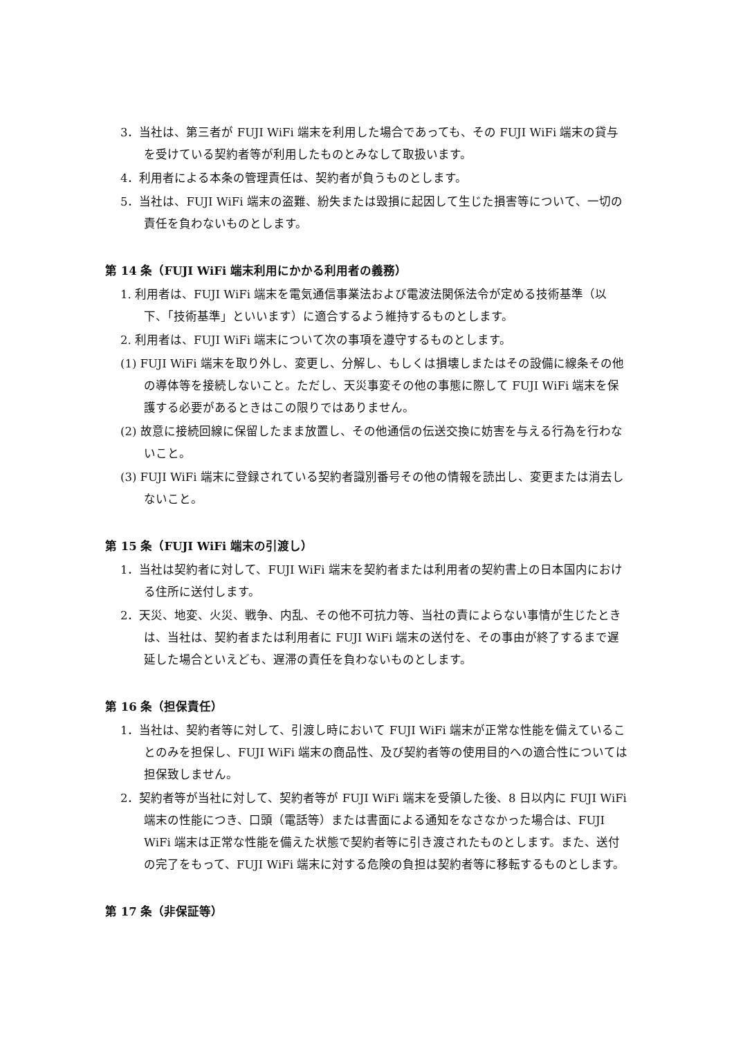3．当社は、第三者が FUJI WiFi 端末を利用した場合であっても、その FUJI WiFi 端末の貸与を受けている契約者等が利用したものとみなして取扱います。
4．利用者による本条の管理責任は、契約者が負うものとします。
5．当社は、FUJI WiFi 端末の盗難、紛失または毀損に起因して生じた損害等について、一切の責任を負わないものとします。
第 14 条（FUJI WiFi 端末利用にかかる利用者の義務）
1. 利用者は、FUJI WiFi 端末を電気通信事業法および電波法関係法令が定める技術基準（以下、「技術基準」といいます）に適合するよう維持するものとします。
2. 利用者は、FUJI WiFi 端末について次の事項を遵守するものとします。
(1) FUJI WiFi 端末を取り外し、変更し、分解し、もしくは損壊しまたはその設備に線条その他の導体等を接続しないこと。ただし、天災事変その他の事態に際して FUJI WiFi 端末を保護する必要があるときはこの限りではありません。
(2) 故意に接続回線に保留したまま放置し、その他通信の伝送交換に妨害を与える行為を行わないこと。
(3) FUJI WiFi 端末に登録されている契約者識別番号その他の情報を読出し、変更または消去しないこと。
第 15 条（FUJI WiFi 端末の引渡し）
1．当社は契約者に対して、FUJI WiFi 端末を契約者または利用者の契約書上の日本国内における住所に送付します。
2．天災、地変、火災、戦争、内乱、その他不可抗力等、当社の責によらない事情が生じたときは、当社は、契約者または利用者に FUJI WiFi 端末の送付を、その事由が終了するまで遅延した場合といえども、遅滞の責任を負わないものとします。
第 16 条（担保責任）
1．当社は、契約者等に対して、引渡し時において FUJI WiFi 端末が正常な性能を備えていることのみを担保し、FUJI WiFi 端末の商品性、及び契約者等の使用目的への適合性については担保致しません。
2．契約者等が当社に対して、契約者等が FUJI WiFi 端末を受領した後、8 日以内に FUJI WiFi 端末の性能につき、口頭（電話等）または書面による通知をなさなかった場合は、FUJI WiFi 端末は正常な性能を備えた状態で契約者等に引き渡されたものとします。また、送付の完了をもって、FUJI WiFi 端末に対する危険の負担は契約者等に移転するものとします。
第 17 条（非保証等）